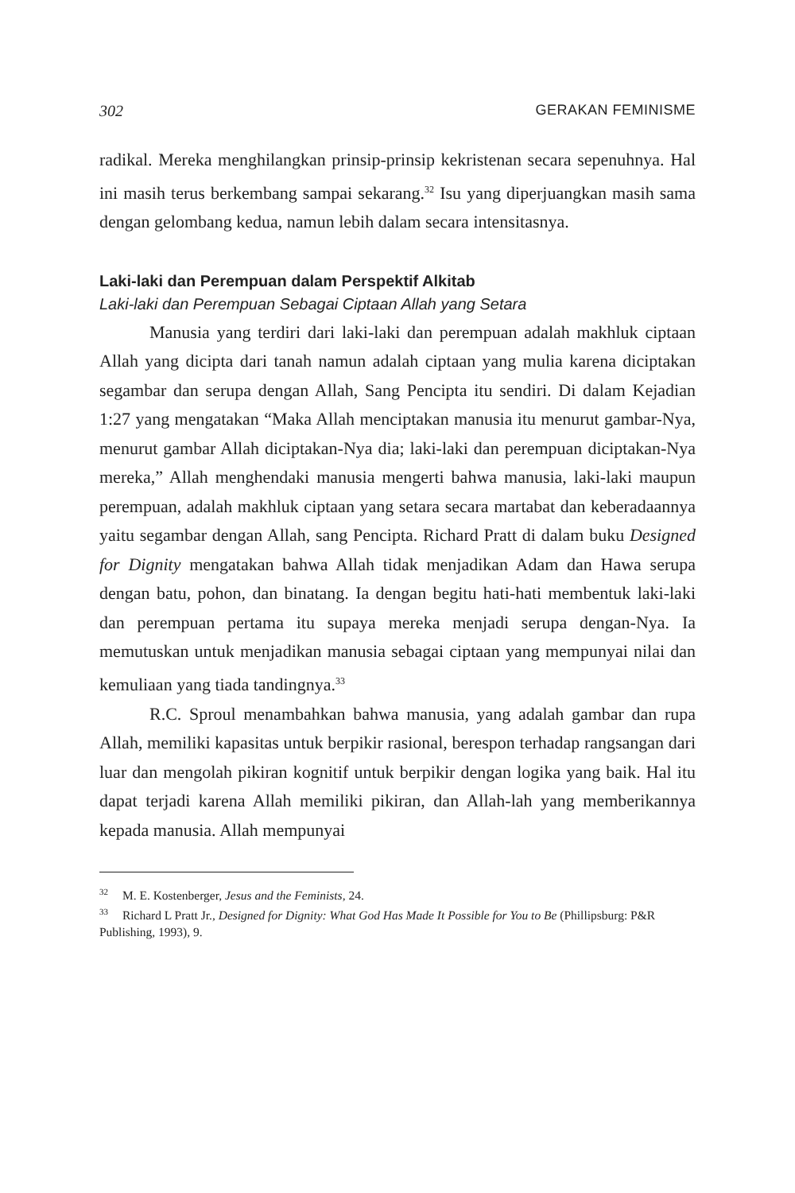302 GERAKAN FEMINISME
radikal. Mereka menghilangkan prinsip-prinsip kekristenan secara sepenuhnya. Hal ini masih terus berkembang sampai sekarang.<sup>32</sup> Isu yang diperjuangkan masih sama dengan gelombang kedua, namun lebih dalam secara intensitasnya.
Laki-laki dan Perempuan dalam Perspektif Alkitab
Laki-laki dan Perempuan Sebagai Ciptaan Allah yang Setara
Manusia yang terdiri dari laki-laki dan perempuan adalah makhluk ciptaan Allah yang dicipta dari tanah namun adalah ciptaan yang mulia karena diciptakan segambar dan serupa dengan Allah, Sang Pencipta itu sendiri. Di dalam Kejadian 1:27 yang mengatakan “Maka Allah menciptakan manusia itu menurut gambar-Nya, menurut gambar Allah diciptakan-Nya dia; laki-laki dan perempuan diciptakan-Nya mereka,” Allah menghendaki manusia mengerti bahwa manusia, laki-laki maupun perempuan, adalah makhluk ciptaan yang setara secara martabat dan keberadaannya yaitu segambar dengan Allah, sang Pencipta. Richard Pratt di dalam buku Designed for Dignity mengatakan bahwa Allah tidak menjadikan Adam dan Hawa serupa dengan batu, pohon, dan binatang. Ia dengan begitu hati-hati membentuk laki-laki dan perempuan pertama itu supaya mereka menjadi serupa dengan-Nya. Ia memutuskan untuk menjadikan manusia sebagai ciptaan yang mempunyai nilai dan kemuliaan yang tiada tandingnya.<sup>33</sup>
R.C. Sproul menambahkan bahwa manusia, yang adalah gambar dan rupa Allah, memiliki kapasitas untuk berpikir rasional, berespon terhadap rangsangan dari luar dan mengolah pikiran kognitif untuk berpikir dengan logika yang baik. Hal itu dapat terjadi karena Allah memiliki pikiran, dan Allah-lah yang memberikannya kepada manusia. Allah mempunyai
<sup>32</sup> M. E. Kostenberger, Jesus and the Feminists, 24.
<sup>33</sup> Richard L Pratt Jr., Designed for Dignity: What God Has Made It Possible for You to Be (Phillipsburg: P&R Publishing, 1993), 9.